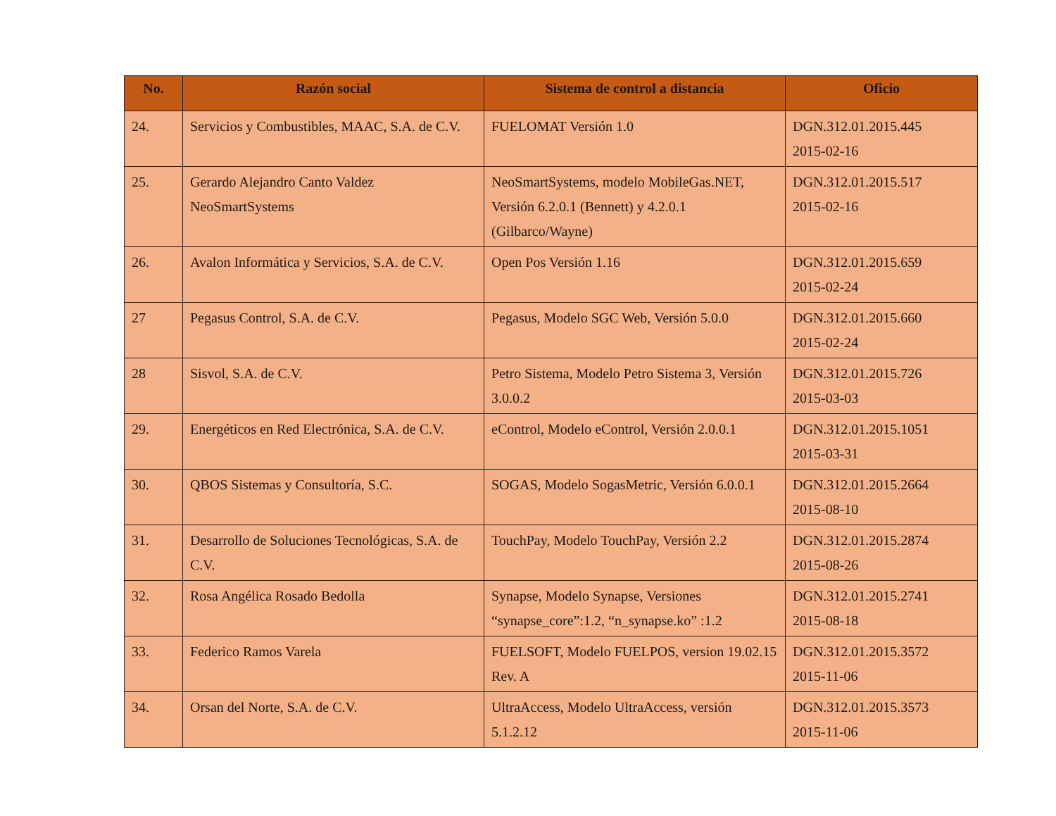| No. | Razón social | Sistema de control a distancia | Oficio |
| --- | --- | --- | --- |
| 24. | Servicios y Combustibles, MAAC, S.A. de C.V. | FUELOMAT Versión 1.0 | DGN.312.01.2015.445 2015-02-16 |
| 25. | Gerardo Alejandro Canto Valdez NeoSmartSystems | NeoSmartSystems, modelo MobileGas.NET, Versión 6.2.0.1 (Bennett) y 4.2.0.1 (Gilbarco/Wayne) | DGN.312.01.2015.517 2015-02-16 |
| 26. | Avalon Informática y Servicios, S.A. de C.V. | Open Pos Versión 1.16 | DGN.312.01.2015.659 2015-02-24 |
| 27 | Pegasus Control, S.A. de C.V. | Pegasus, Modelo SGC Web, Versión 5.0.0 | DGN.312.01.2015.660 2015-02-24 |
| 28 | Sisvol, S.A. de C.V. | Petro Sistema, Modelo Petro Sistema 3, Versión 3.0.0.2 | DGN.312.01.2015.726 2015-03-03 |
| 29. | Energéticos en Red Electrónica, S.A. de C.V. | eControl, Modelo eControl, Versión 2.0.0.1 | DGN.312.01.2015.1051 2015-03-31 |
| 30. | QBOS Sistemas y Consultoría, S.C. | SOGAS, Modelo SogasMetric, Versión 6.0.0.1 | DGN.312.01.2015.2664 2015-08-10 |
| 31. | Desarrollo de Soluciones Tecnológicas, S.A. de C.V. | TouchPay, Modelo TouchPay, Versión 2.2 | DGN.312.01.2015.2874 2015-08-26 |
| 32. | Rosa Angélica Rosado Bedolla | Synapse, Modelo Synapse, Versiones “synapse_core”:1.2, “n_synapse.ko” :1.2 | DGN.312.01.2015.2741 2015-08-18 |
| 33. | Federico Ramos Varela | FUELSOFT, Modelo FUELPOS, version 19.02.15 Rev. A | DGN.312.01.2015.3572 2015-11-06 |
| 34. | Orsan del Norte, S.A. de C.V. | UltraAccess, Modelo UltraAccess, versión 5.1.2.12 | DGN.312.01.2015.3573 2015-11-06 |